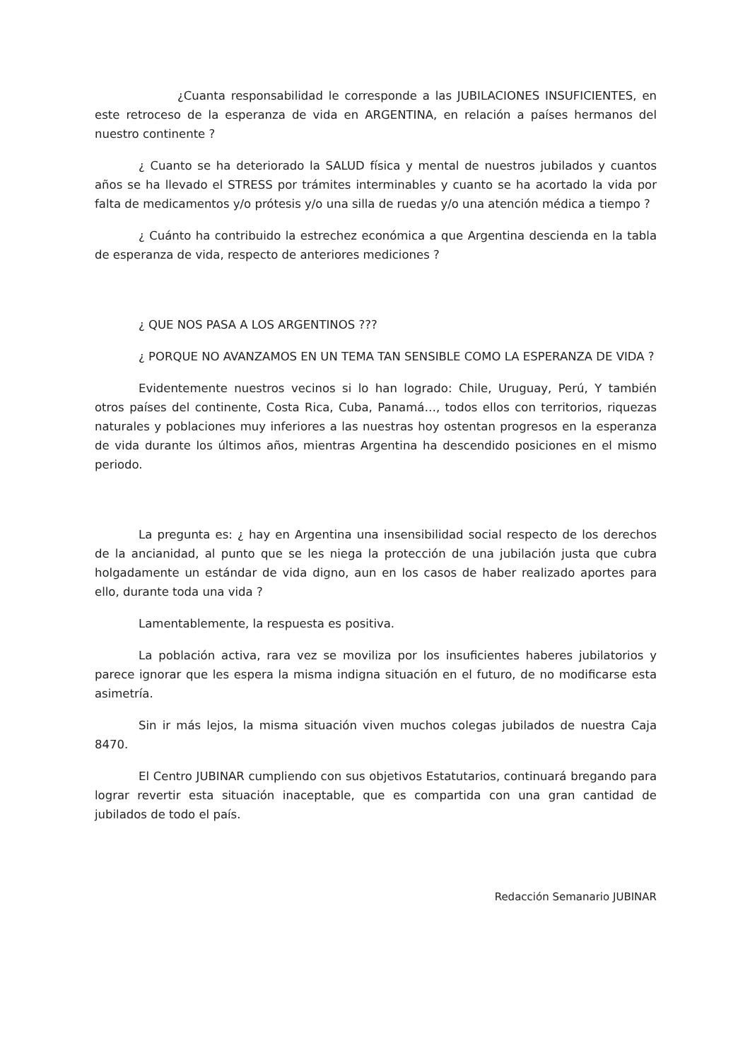¿Cuanta responsabilidad le corresponde a las JUBILACIONES INSUFICIENTES, en este retroceso de la esperanza de vida en ARGENTINA, en relación a países hermanos del nuestro continente ?
¿ Cuanto se ha deteriorado la SALUD física y mental de nuestros jubilados y cuantos años se ha llevado el STRESS por trámites interminables y cuanto se ha acortado la vida por falta de medicamentos y/o prótesis y/o una silla de ruedas y/o una atención médica a tiempo ?
¿ Cuánto ha contribuido la estrechez económica a que Argentina descienda en la tabla de esperanza de vida, respecto de anteriores mediciones ?
¿ QUE NOS PASA A LOS ARGENTINOS ???
¿ PORQUE NO AVANZAMOS EN UN TEMA TAN SENSIBLE COMO LA ESPERANZA DE VIDA ?
Evidentemente nuestros vecinos si lo han logrado: Chile, Uruguay, Perú, Y también otros países del continente, Costa Rica, Cuba, Panamá…, todos ellos con territorios, riquezas naturales y poblaciones muy inferiores a las nuestras hoy ostentan progresos en la esperanza de vida durante los últimos años, mientras Argentina ha descendido posiciones en el mismo periodo.
La pregunta es: ¿ hay en Argentina una insensibilidad social respecto de los derechos de la ancianidad, al punto que se les niega la protección de una jubilación justa que cubra holgadamente un estándar de vida digno, aun en los casos de haber realizado aportes para ello, durante toda una vida ?
Lamentablemente, la respuesta es positiva.
La población activa, rara vez se moviliza por los insuficientes haberes jubilatorios y parece ignorar que les espera la misma indigna situación en el futuro, de no modificarse esta asimetría.
Sin ir más lejos, la misma situación viven muchos colegas jubilados de nuestra Caja 8470.
El Centro JUBINAR cumpliendo con sus objetivos Estatutarios, continuará bregando para lograr revertir esta situación inaceptable, que es compartida con una gran cantidad de jubilados de todo el país.
Redacción Semanario JUBINAR